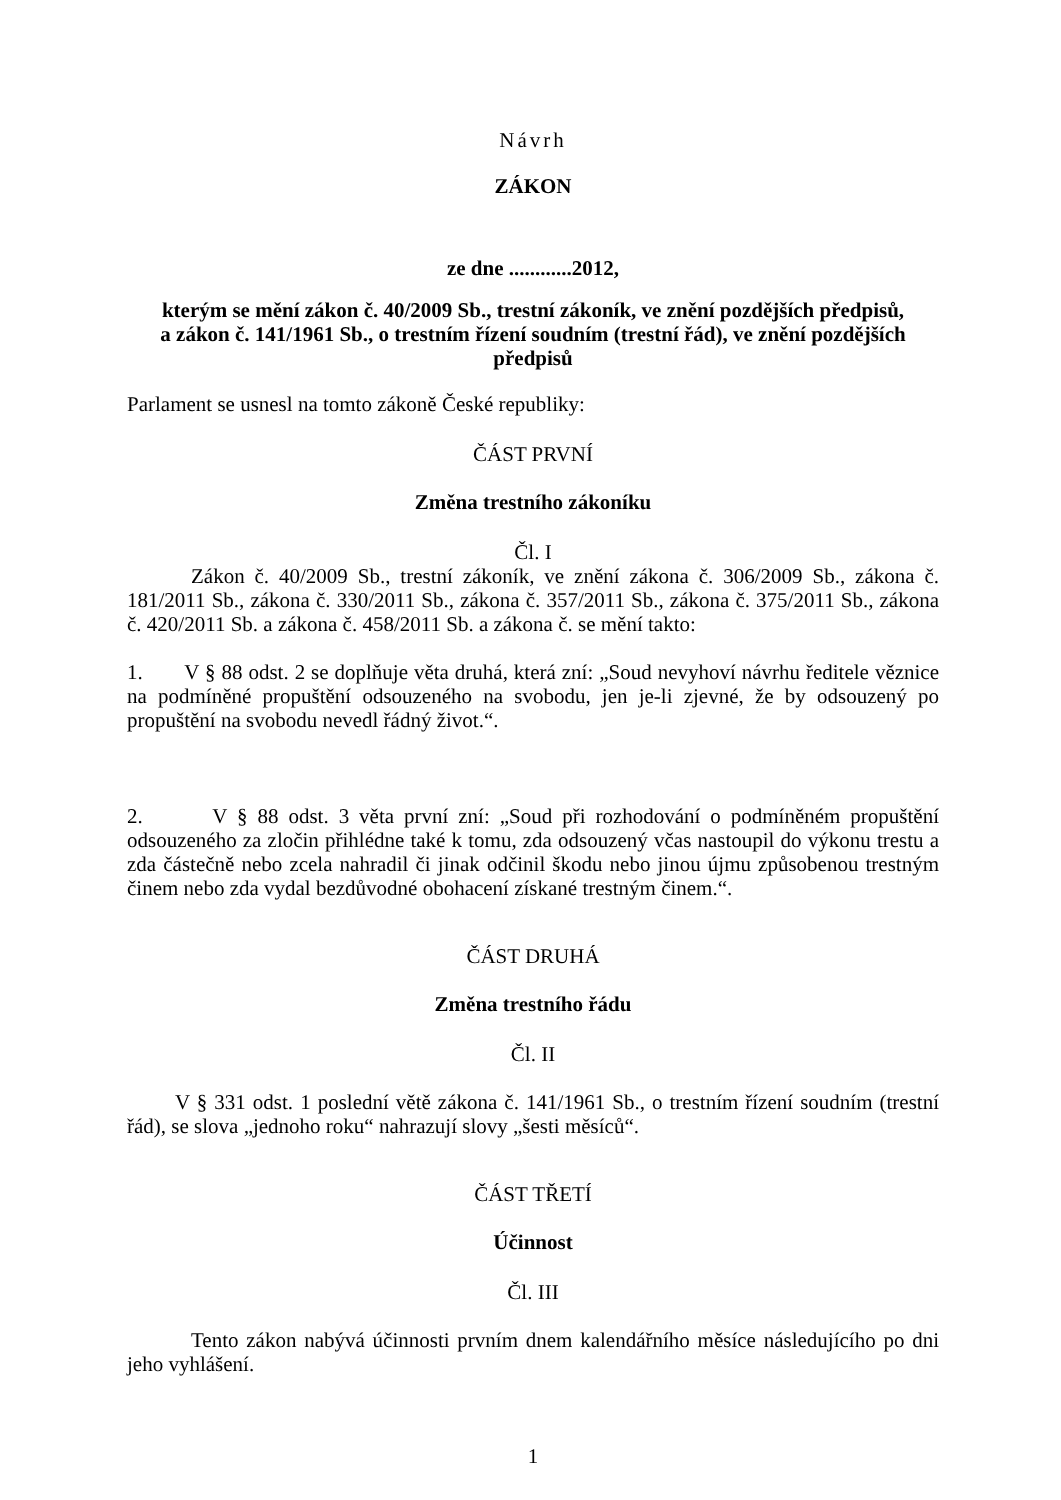Návrh
ZÁKON
ze dne ............2012,
kterým se mění zákon č. 40/2009 Sb., trestní zákoník, ve znění pozdějších předpisů,
a zákon č. 141/1961 Sb., o trestním řízení soudním (trestní řád), ve znění pozdějších předpisů
Parlament se usnesl na tomto zákoně České republiky:
ČÁST PRVNÍ
Změna trestního zákoníku
Čl. I
Zákon č. 40/2009 Sb., trestní zákoník, ve znění zákona č. 306/2009 Sb., zákona č. 181/2011 Sb., zákona č. 330/2011 Sb., zákona č. 357/2011 Sb., zákona č. 375/2011 Sb., zákona č. 420/2011 Sb. a zákona č. 458/2011 Sb. a zákona č. se mění takto:
1. V § 88 odst. 2 se doplňuje věta druhá, která zní: „Soud nevyhoví návrhu ředitele věznice na podmíněné propuštění odsouzeného na svobodu, jen je-li zjevné, že by odsouzený po propuštění na svobodu nevedl řádný život.“.
2. V § 88 odst. 3 věta první zní: „Soud při rozhodování o podmíněném propuštění odsouzeného za zločin přihlédne také k tomu, zda odsouzený včas nastoupil do výkonu trestu a zda částečně nebo zcela nahradil či jinak odčinil škodu nebo jinou újmu způsobenou trestným činem nebo zda vydal bezdůvodné obohacení získané trestným činem.“.
ČÁST DRUHÁ
Změna trestního řádu
Čl. II
V § 331 odst. 1 poslední větě zákona č. 141/1961 Sb., o trestním řízení soudním (trestní řád), se slova „jednoho roku“ nahrazují slovy „šesti měsíců“.
ČÁST TŘETÍ
Účinnost
Čl. III
Tento zákon nabývá účinnosti prvním dnem kalendářního měsíce následujícího po dni jeho vyhlášení.
1